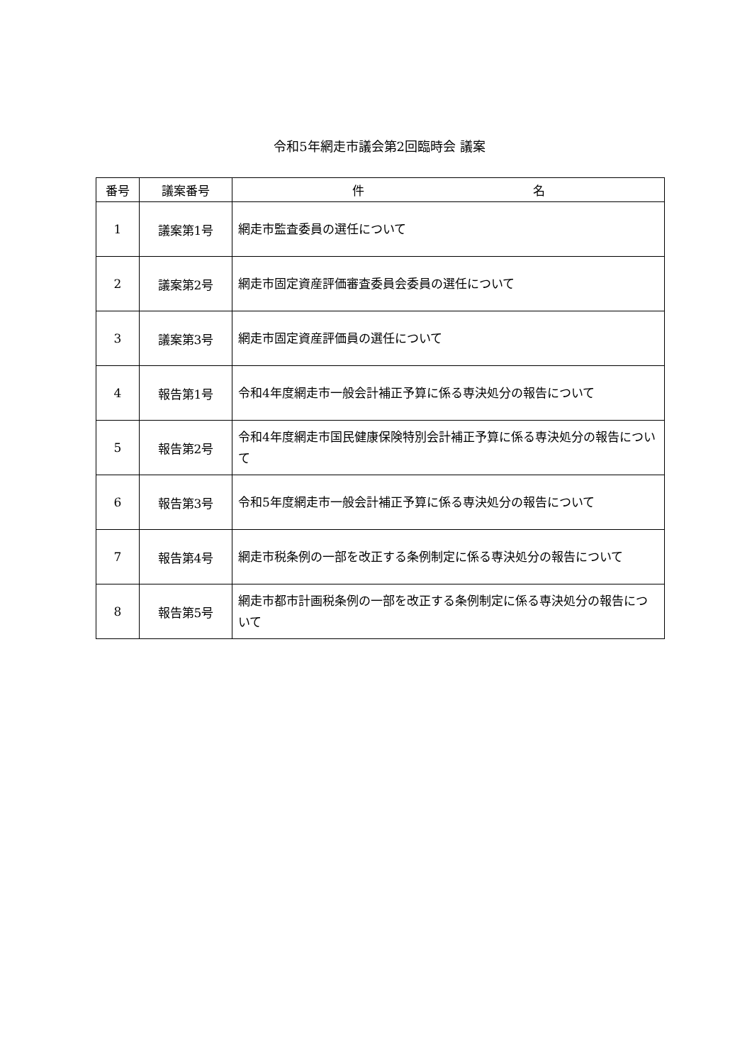令和5年網走市議会第2回臨時会 議案
| 番号 | 議案番号 | 件 名 |
| --- | --- | --- |
| 1 | 議案第1号 | 網走市監査委員の選任について |
| 2 | 議案第2号 | 網走市固定資産評価審査委員会委員の選任について |
| 3 | 議案第3号 | 網走市固定資産評価員の選任について |
| 4 | 報告第1号 | 令和4年度網走市一般会計補正予算に係る専決処分の報告について |
| 5 | 報告第2号 | 令和4年度網走市国民健康保険特別会計補正予算に係る専決処分の報告について |
| 6 | 報告第3号 | 令和5年度網走市一般会計補正予算に係る専決処分の報告について |
| 7 | 報告第4号 | 網走市税条例の一部を改正する条例制定に係る専決処分の報告について |
| 8 | 報告第5号 | 網走市都市計画税条例の一部を改正する条例制定に係る専決処分の報告について |